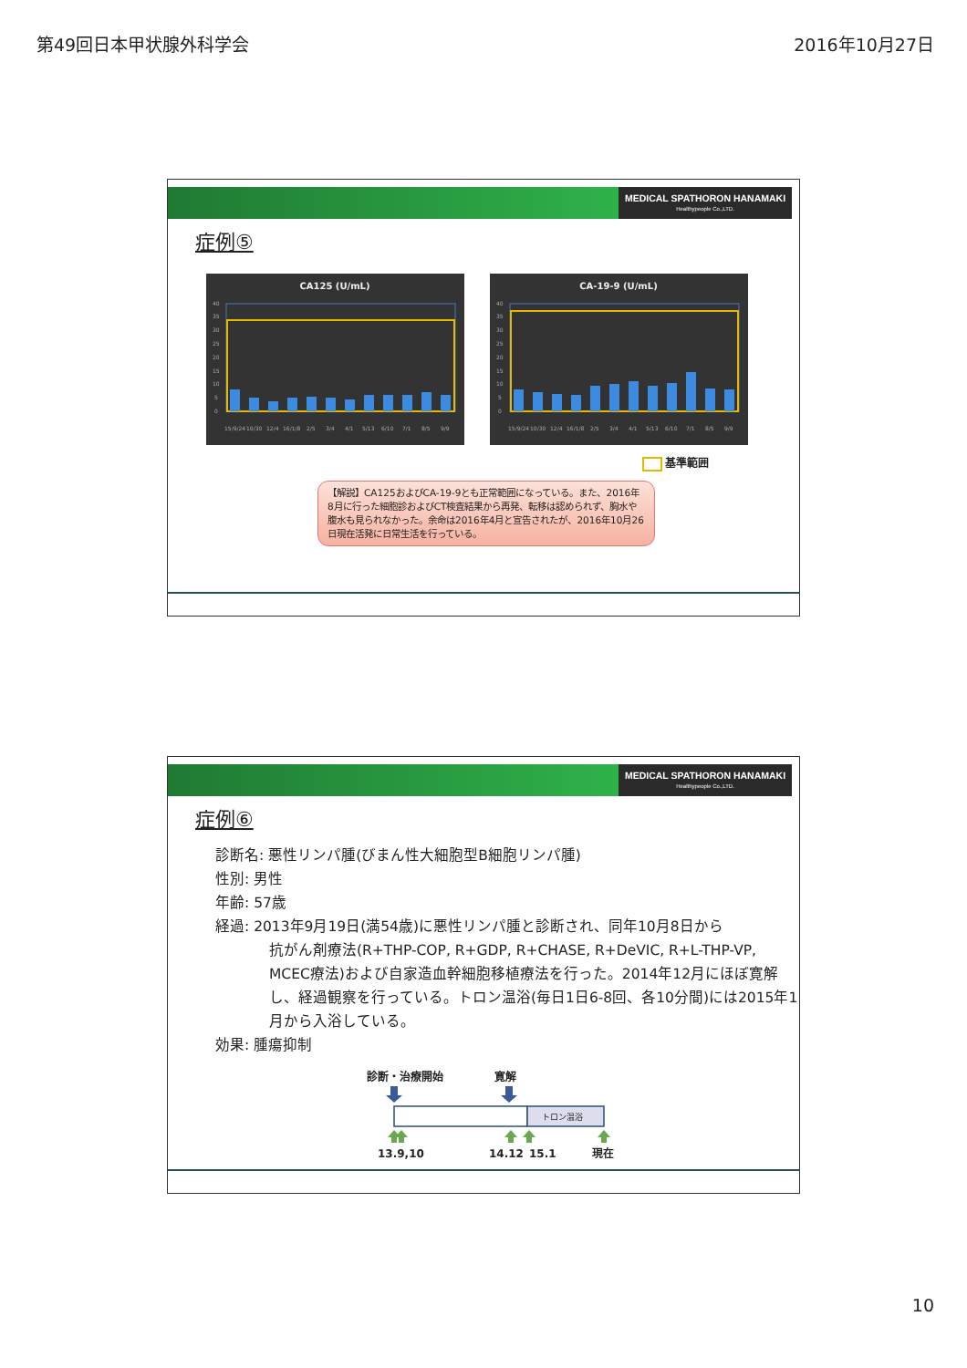第49回日本甲状腺外科学会 2016年10月27日
MEDICAL SPATHORON HANAMAKI
Healthypeople Co.,LTD.
症例⑤
CA125 (U/mL)
40
35
30
25
20
15
10
5
0
15/9/24
10/30
12/4
16/1/8
2/5
3/4
4/1
5/13
6/10
7/1
8/5
9/9
CA-19-9 (U/mL)
40
35
30
25
20
15
10
5
0
15/9/24
10/30
12/4
16/1/8
2/5
3/4
4/1
5/13
6/10
7/1
8/5
9/9
基準範囲
【解説】CA125およびCA-19-9とも正常範囲になっている。また、2016年8月に行った細胞診およびCT検査結果から再発、転移は認められず、胸水や腹水も見られなかった。余命は2016年4月と宣告されたが、2016年10月26日現在活発に日常生活を行っている。
MEDICAL SPATHORON HANAMAKI
Healthypeople Co.,LTD.
症例⑥
診断名: 悪性リンパ腫(びまん性大細胞型B細胞リンパ腫)
性別: 男性
年齢: 57歳
経過: 2013年9月19日(満54歳)に悪性リンパ腫と診断され、同年10月8日から
抗がん剤療法(R+THP-COP, R+GDP, R+CHASE, R+DeVIC, R+L-THP-VP, MCEC療法)および自家造血幹細胞移植療法を行った。2014年12月にほぼ寛解し、経過観察を行っている。トロン温浴(毎日1日6-8回、各10分間)には2015年1月から入浴している。
効果: 腫瘍抑制
診断・治療開始
寛解
トロン温浴
13.9,10
14.12
15.1
現在
10